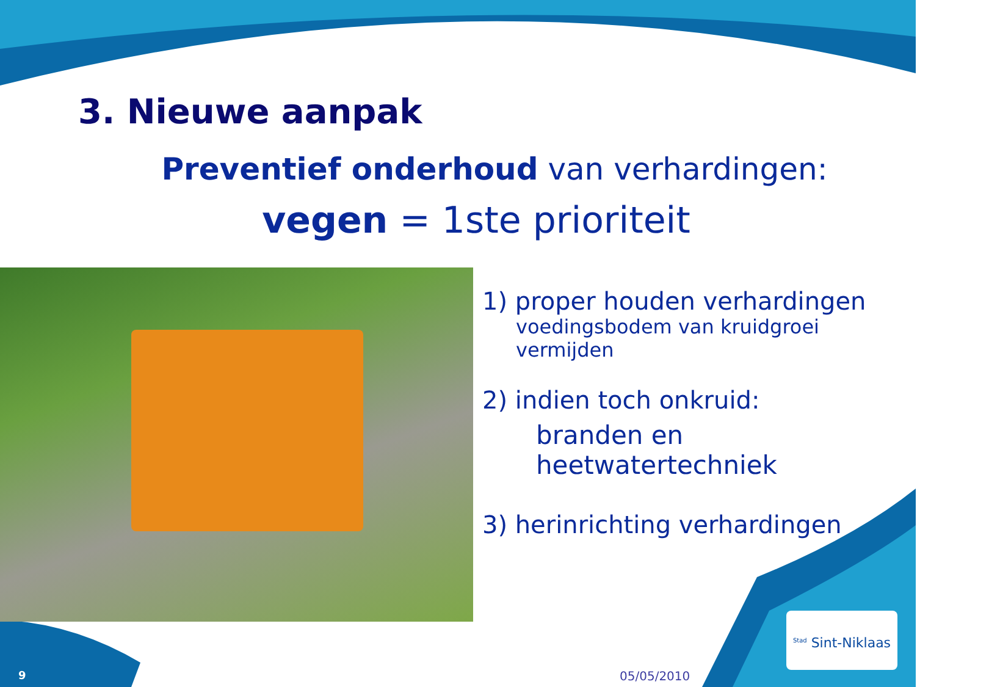3. Nieuwe aanpak
Preventief onderhoud van verhardingen:
vegen = 1ste prioriteit
1) proper houden verhardingen
voedingsbodem van kruidgroei vermijden
2) indien toch onkruid:
branden en heetwatertechniek
3) herinrichting verhardingen
<sup>Stad</sup> Sint-Niklaas
9 05/05/2010